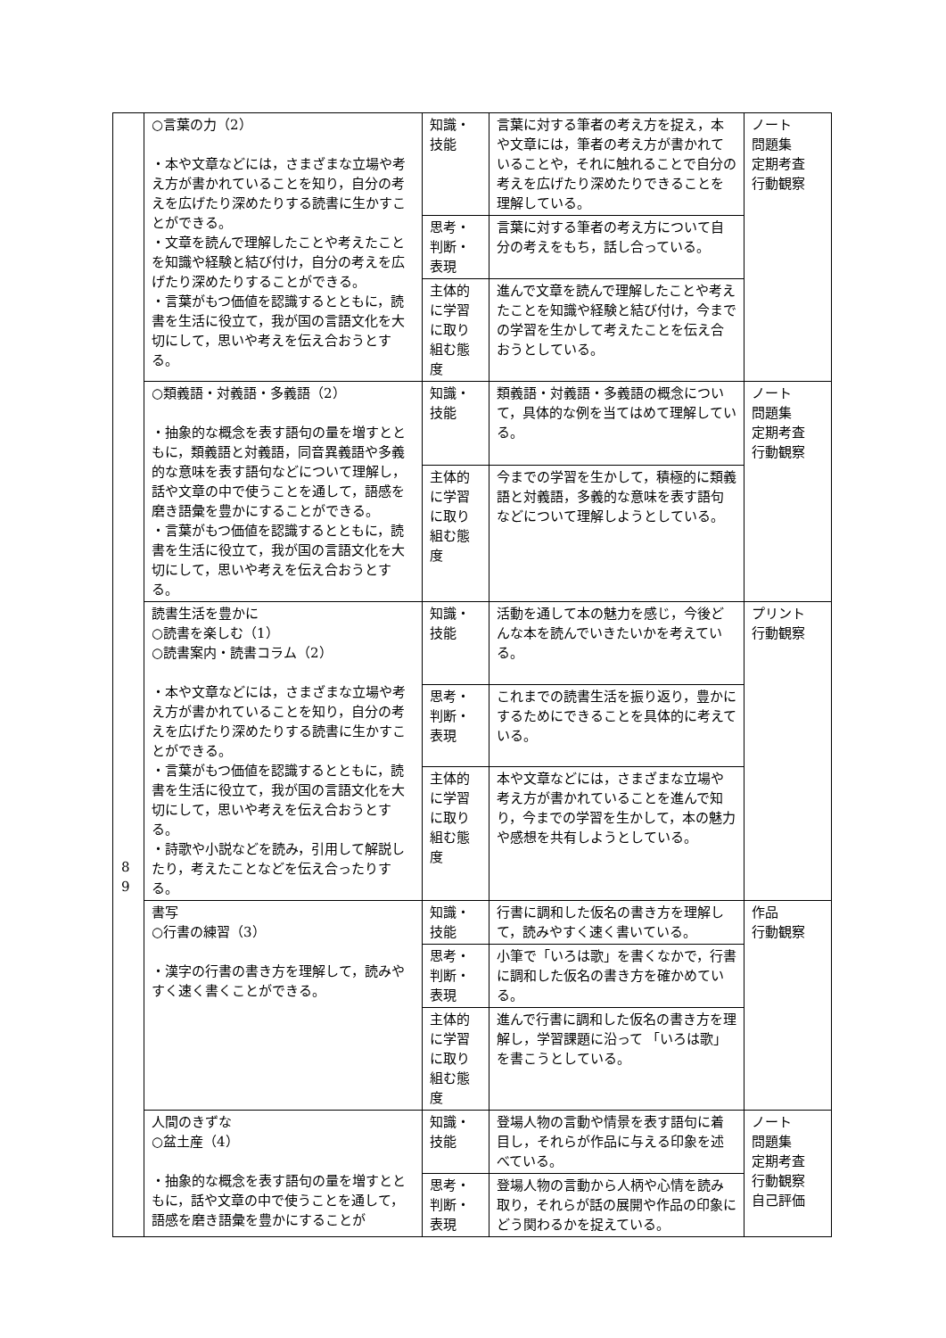| | ○言葉の力（2） ・本や文章などには，さまざまな立場や考え方が書かれていることを知り，自分の考えを広げたり深めたりする読書に生かすことができる。 ・文章を読んで理解したことや考えたことを知識や経験と結び付け，自分の考えを広げたり深めたりすることができる。 ・言葉がもつ価値を認識するとともに，読書を生活に役立て，我が国の言語文化を大切にして，思いや考えを伝え合おうとする。 | 知識・技能 | 言葉に対する筆者の考え方を捉え，本や文章には，筆者の考え方が書かれていることや，それに触れることで自分の考えを広げたり深めたりできることを理解している。 | ノート 問題集 定期考査 行動観察 |
| | | 思考・判断・表現 | 言葉に対する筆者の考え方について自分の考えをもち，話し合っている。 | |
| | | 主体的に学習に取り組む態度 | 進んで文章を読んで理解したことや考えたことを知識や経験と結び付け，今までの学習を生かして考えたことを伝え合おうとしている。 | |
| | ○類義語・対義語・多義語（2） ・抽象的な概念を表す語句の量を増すとともに，類義語と対義語，同音異義語や多義的な意味を表す語句などについて理解し，話や文章の中で使うことを通して，語感を磨き語彙を豊かにすることができる。 ・言葉がもつ価値を認識するとともに，読書を生活に役立て，我が国の言語文化を大切にして，思いや考えを伝え合おうとする。 | 知識・技能 | 類義語・対義語・多義語の概念について，具体的な例を当てはめて理解している。 | ノート 問題集 定期考査 行動観察 |
| | | 主体的に学習に取り組む態度 | 今までの学習を生かして，積極的に類義語と対義語，多義的な意味を表す語句などについて理解しようとしている。 | |
| | 読書生活を豊かに ○読書を楽しむ（1） ○読書案内・読書コラム（2） ・本や文章などには，さまざまな立場や考え方が書かれていることを知り，自分の考えを広げたり深めたりする読書に生かすことができる。 ・言葉がもつ価値を認識するとともに，読書を生活に役立て，我が国の言語文化を大切にして，思いや考えを伝え合おうとする。 ・詩歌や小説などを読み，引用して解説したり，考えたことなどを伝え合ったりする。 | 知識・技能 | 活動を通して本の魅力を感じ，今後どんな本を読んでいきたいかを考えている。 | プリント 行動観察 |
| | | 思考・判断・表現 | これまでの読書生活を振り返り，豊かにするためにできることを具体的に考えている。 | |
| | | 主体的に学習に取り組む態度 | 本や文章などには，さまざまな立場や考え方が書かれていることを進んで知り，今までの学習を生かして，本の魅力や感想を共有しようとしている。 | |
| | 書写 ○行書の練習（3） ・漢字の行書の書き方を理解して，読みやすく速く書くことができる。 | 知識・技能 | 行書に調和した仮名の書き方を理解して，読みやすく速く書いている。 | 作品 行動観察 |
| | | 思考・判断・表現 | 小筆で「いろは歌」を書くなかで，行書に調和した仮名の書き方を確かめている。 | |
| | | 主体的に学習に取り組む態度 | 進んで行書に調和した仮名の書き方を理解し，学習課題に沿って 「いろは歌」を書こうとしている。 | |
| | 人間のきずな ○盆土産（4） ・抽象的な概念を表す語句の量を増すとともに，話や文章の中で使うことを通して，語感を磨き語彙を豊かにすることが | 知識・技能 | 登場人物の言動や情景を表す語句に着目し，それらが作品に与える印象を述べている。 | ノート 問題集 定期考査 行動観察 自己評価 |
| | | 思考・判断・表現 | 登場人物の言動から人柄や心情を読み取り，それらが話の展開や作品の印象にどう関わるかを捉えている。 | |
8
9